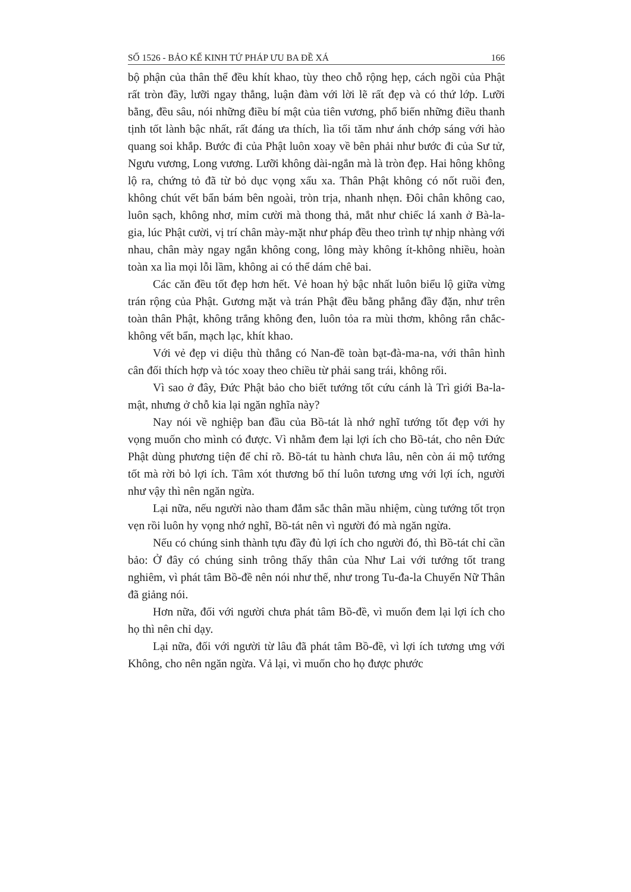SỐ 1526 - BẢO KẾ KINH TỨ PHÁP ƯU BA ĐỀ XÁ 166
bộ phận của thân thể đều khít khao, tùy theo chỗ rộng hẹp, cách ngồi của Phật rất tròn đầy, lưỡi ngay thẳng, luận đàm với lời lẽ rất đẹp và có thứ lớp. Lưỡi bằng, đều sâu, nói những điều bí mật của tiên vương, phổ biến những điều thanh tịnh tốt lành bậc nhất, rất đáng ưa thích, lìa tối tăm như ánh chớp sáng với hào quang soi khắp. Bước đi của Phật luôn xoay về bên phải như bước đi của Sư tử, Ngưu vương, Long vương. Lưỡi không dài-ngắn mà là tròn đẹp. Hai hông không lộ ra, chứng tỏ đã từ bỏ dục vọng xấu xa. Thân Phật không có nốt ruồi đen, không chút vết bẩn bám bên ngoài, tròn trịa, nhanh nhẹn. Đôi chân không cao, luôn sạch, không nhơ, mỉm cười mà thong thả, mắt như chiếc lá xanh ở Bà-la-gia, lúc Phật cười, vị trí chân mày-mặt như pháp đều theo trình tự nhịp nhàng với nhau, chân mày ngay ngắn không cong, lông mày không ít-không nhiều, hoàn toàn xa lìa mọi lỗi lầm, không ai có thể dám chê bai.
Các căn đều tốt đẹp hơn hết. Vẻ hoan hỷ bậc nhất luôn biểu lộ giữa vừng trán rộng của Phật. Gương mặt và trán Phật đều bằng phẳng đầy đặn, như trên toàn thân Phật, không trắng không đen, luôn tỏa ra mùi thơm, không rắn chắc-không vết bẩn, mạch lạc, khít khao.
Với vẻ đẹp vi diệu thù thắng có Nan-đề toàn bạt-đà-ma-na, với thân hình cân đối thích hợp và tóc xoay theo chiều từ phải sang trái, không rối.
Vì sao ở đây, Đức Phật bảo cho biết tướng tốt cứu cánh là Trì giới Ba-la-mật, nhưng ở chỗ kia lại ngăn nghĩa này?
Nay nói về nghiệp ban đầu của Bồ-tát là nhớ nghĩ tướng tốt đẹp với hy vọng muốn cho mình có được. Vì nhằm đem lại lợi ích cho Bồ-tát, cho nên Đức Phật dùng phương tiện để chỉ rõ. Bồ-tát tu hành chưa lâu, nên còn ái mộ tướng tốt mà rời bỏ lợi ích. Tâm xót thương bố thí luôn tương ưng với lợi ích, người như vậy thì nên ngăn ngừa.
Lại nữa, nếu người nào tham đắm sắc thân mầu nhiệm, cùng tướng tốt trọn vẹn rồi luôn hy vọng nhớ nghĩ, Bồ-tát nên vì người đó mà ngăn ngừa.
Nếu có chúng sinh thành tựu đầy đủ lợi ích cho người đó, thì Bồ-tát chỉ cần bảo: Ở đây có chúng sinh trông thấy thân của Như Lai với tướng tốt trang nghiêm, vì phát tâm Bồ-đề nên nói như thế, như trong Tu-đa-la Chuyển Nữ Thân đã giảng nói.
Hơn nữa, đối với người chưa phát tâm Bồ-đề, vì muốn đem lại lợi ích cho họ thì nên chỉ dạy.
Lại nữa, đối với người từ lâu đã phát tâm Bồ-đề, vì lợi ích tương ưng với Không, cho nên ngăn ngừa. Vả lại, vì muốn cho họ được phước